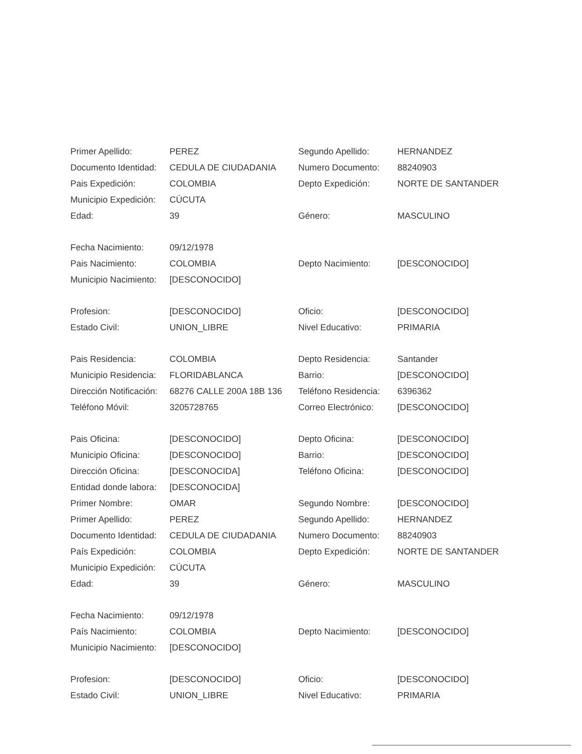| Primer Apellido: | PEREZ | Segundo Apellido: | HERNANDEZ |
| Documento Identidad: | CEDULA DE CIUDADANIA | Numero Documento: | 88240903 |
| Pais Expedición: | COLOMBIA | Depto Expedición: | NORTE DE SANTANDER |
| Municipio Expedición: | CÚCUTA | | |
| Edad: | 39 | Género: | MASCULINO |
| Fecha Nacimiento: | 09/12/1978 | | |
| Pais Nacimiento: | COLOMBIA | Depto Nacimiento: | [DESCONOCIDO] |
| Municipio Nacimiento: | [DESCONOCIDO] | | |
| Profesion: | [DESCONOCIDO] | Oficio: | [DESCONOCIDO] |
| Estado Civil: | UNION_LIBRE | Nivel Educativo: | PRIMARIA |
| Pais Residencia: | COLOMBIA | Depto Residencia: | Santander |
| Municipio Residencia: | FLORIDABLANCA | Barrio: | [DESCONOCIDO] |
| Dirección Notificación: | 68276 CALLE 200A 18B 136 | Teléfono Residencia: | 6396362 |
| Teléfono Móvil: | 3205728765 | Correo Electrónico: | [DESCONOCIDO] |
| Pais Oficina: | [DESCONOCIDO] | Depto Oficina: | [DESCONOCIDO] |
| Municipio Oficina: | [DESCONOCIDO] | Barrio: | [DESCONOCIDO] |
| Dirección Oficina: | [DESCONOCIDA] | Teléfono Oficina: | [DESCONOCIDO] |
| Entidad donde labora: | [DESCONOCIDA] | | |
| Primer Nombre: | OMAR | Segundo Nombre: | [DESCONOCIDO] |
| Primer Apellido: | PEREZ | Segundo Apellido: | HERNANDEZ |
| Documento Identidad: | CEDULA DE CIUDADANIA | Numero Documento: | 88240903 |
| País Expedición: | COLOMBIA | Depto Expedición: | NORTE DE SANTANDER |
| Municipio Expedición: | CÚCUTA | | |
| Edad: | 39 | Género: | MASCULINO |
| Fecha Nacimiento: | 09/12/1978 | | |
| País Nacimiento: | COLOMBIA | Depto Nacimiento: | [DESCONOCIDO] |
| Municipio Nacimiento: | [DESCONOCIDO] | | |
| Profesion: | [DESCONOCIDO] | Oficio: | [DESCONOCIDO] |
| Estado Civil: | UNION_LIBRE | Nivel Educativo: | PRIMARIA |